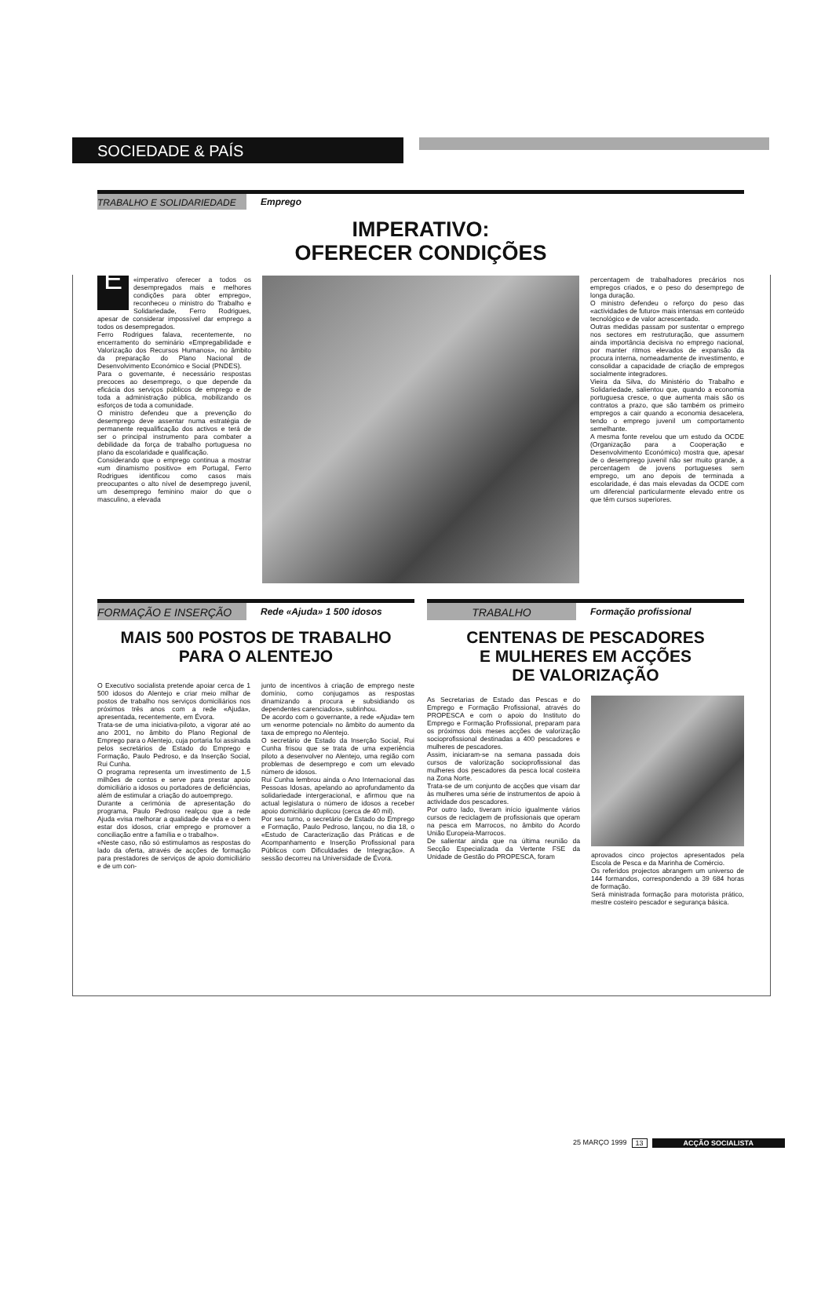SOCIEDADE & PAÍS
TRABALHO E SOLIDARIEDADE Emprego
IMPERATIVO:
OFERECER CONDIÇÕES
É «imperativo oferecer a todos os desempregados mais e melhores condições para obter emprego», reconheceu o ministro do Trabalho e Solidariedade, Ferro Rodrigues, apesar de considerar impossível dar emprego a todos os desempregados.
Ferro Rodrigues falava, recentemente, no encerramento do seminário «Empregabilidade e Valorização dos Recursos Humanos», no âmbito da preparação do Plano Nacional de Desenvolvimento Económico e Social (PNDES).
Para o governante, é necessário respostas precoces ao desemprego, o que depende da eficácia dos serviços públicos de emprego e de toda a administração pública, mobilizando os esforços de toda a comunidade.
O ministro defendeu que a prevenção do desemprego deve assentar numa estratégia de permanente requalificação dos activos e terá de ser o principal instrumento para combater a debilidade da força de trabalho portuguesa no plano da escolaridade e qualificação.
Considerando que o emprego continua a mostrar «um dinamismo positivo» em Portugal, Ferro Rodrigues identificou como casos mais preocupantes o alto nível de desemprego juvenil, um desemprego feminino maior do que o masculino, a elevada
percentagem de trabalhadores precários nos empregos criados, e o peso do desemprego de longa duração.
O ministro defendeu o reforço do peso das «actividades de futuro» mais intensas em conteúdo tecnológico e de valor acrescentado.
Outras medidas passam por sustentar o emprego nos sectores em restruturação, que assumem ainda importância decisiva no emprego nacional, por manter ritmos elevados de expansão da procura interna, nomeadamente de investimento, e consolidar a capacidade de criação de empregos socialmente integradores.
Vieira da Silva, do Ministério do Trabalho e Solidariedade, salientou que, quando a economia portuguesa cresce, o que aumenta mais são os contratos a prazo, que são também os primeiro empregos a cair quando a economia desacelera, tendo o emprego juvenil um comportamento semelhante.
A mesma fonte revelou que um estudo da OCDE (Organização para a Cooperação e Desenvolvimento Económico) mostra que, apesar de o desemprego juvenil não ser muito grande, a percentagem de jovens portugueses sem emprego, um ano depois de terminada a escolaridade, é das mais elevadas da OCDE com um diferencial particularmente elevado entre os que têm cursos superiores.
FORMAÇÃO E INSERÇÃO Rede «Ajuda» 1 500 idosos
MAIS 500 POSTOS DE TRABALHO
PARA O ALENTEJO
O Executivo socialista pretende apoiar cerca de 1 500 idosos do Alentejo e criar meio milhar de postos de trabalho nos serviços domiciliários nos próximos três anos com a rede «Ajuda», apresentada, recentemente, em Évora.
Trata-se de uma iniciativa-piloto, a vigorar até ao ano 2001, no âmbito do Plano Regional de Emprego para o Alentejo, cuja portaria foi assinada pelos secretários de Estado do Emprego e Formação, Paulo Pedroso, e da Inserção Social, Rui Cunha.
O programa representa um investimento de 1,5 milhões de contos e serve para prestar apoio domiciliário a idosos ou portadores de deficiências, além de estimular a criação do autoemprego.
Durante a cerimónia de apresentação do programa, Paulo Pedroso realçou que a rede Ajuda «visa melhorar a qualidade de vida e o bem estar dos idosos, criar emprego e promover a conciliação entre a família e o trabalho».
«Neste caso, não só estimulamos as respostas do lado da oferta, através de acções de formação para prestadores de serviços de apoio domiciliário e de um con-
junto de incentivos à criação de emprego neste domínio, como conjugamos as respostas dinamizando a procura e subsidiando os dependentes carenciados», sublinhou.
De acordo com o governante, a rede «Ajuda» tem um «enorme potencial» no âmbito do aumento da taxa de emprego no Alentejo.
O secretário de Estado da Inserção Social, Rui Cunha frisou que se trata de uma experiência piloto a desenvolver no Alentejo, uma região com problemas de desemprego e com um elevado número de idosos.
Rui Cunha lembrou ainda o Ano Internacional das Pessoas Idosas, apelando ao aprofundamento da solidariedade intergeracional, e afirmou que na actual legislatura o número de idosos a receber apoio domiciliário duplicou (cerca de 40 mil).
Por seu turno, o secretário de Estado do Emprego e Formação, Paulo Pedroso, lançou, no dia 18, o «Estudo de Caracterização das Práticas e de Acompanhamento e Inserção Profissional para Públicos com Dificuldades de Integração». A sessão decorreu na Universidade de Évora.
TRABALHO Formação profissional
CENTENAS DE PESCADORES
E MULHERES EM ACÇÕES
DE VALORIZAÇÃO
As Secretarias de Estado das Pescas e do Emprego e Formação Profissional, através do PROPESCA e com o apoio do Instituto do Emprego e Formação Profissional, preparam para os próximos dois meses acções de valorização socioprofissional destinadas a 400 pescadores e mulheres de pescadores.
Assim, iniciaram-se na semana passada dois cursos de valorização socioprofissional das mulheres dos pescadores da pesca local costeira na Zona Norte.
Trata-se de um conjunto de acções que visam dar às mulheres uma série de instrumentos de apoio à actividade dos pescadores.
Por outro lado, tiveram início igualmente vários cursos de reciclagem de profissionais que operam na pesca em Marrocos, no âmbito do Acordo União Europeia-Marrocos.
De salientar ainda que na última reunião da Secção Especializada da Vertente FSE da Unidade de Gestão do PROPESCA, foram
aprovados cinco projectos apresentados pela Escola de Pesca e da Marinha de Comércio.
Os referidos projectos abrangem um universo de 144 formandos, correspondendo a 39 684 horas de formação.
Será ministrada formação para motorista prático, mestre costeiro pescador e segurança básica.
25 MARÇO 1999 13 ACÇÃO SOCIALISTA